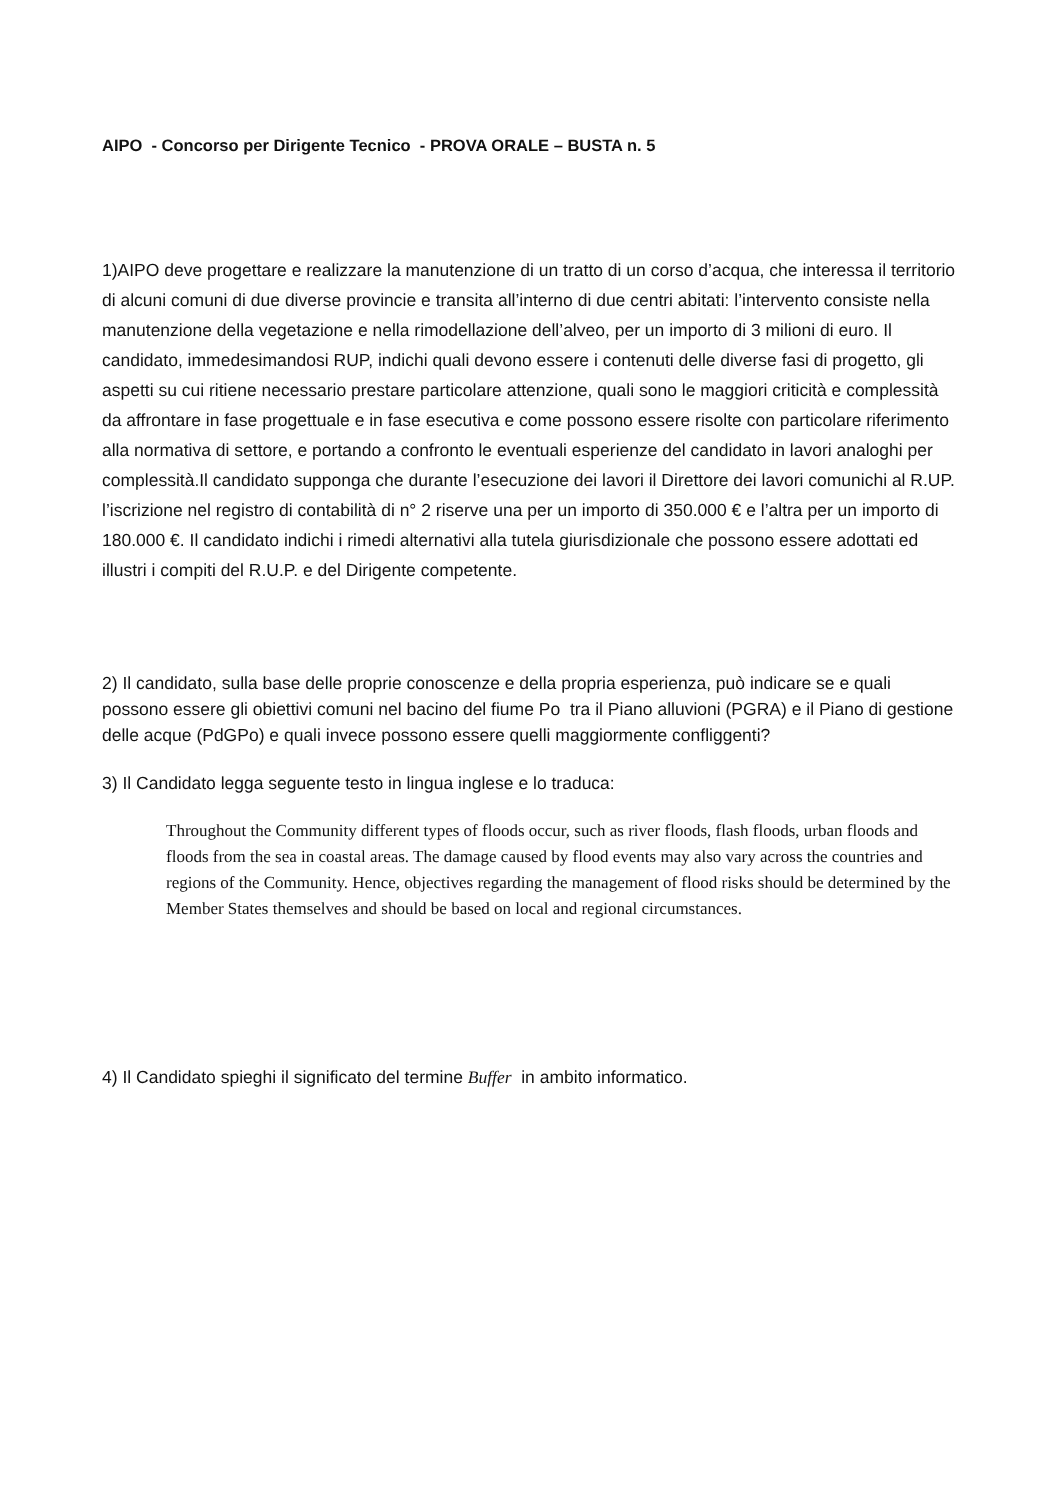AIPO - Concorso per Dirigente Tecnico - PROVA ORALE – BUSTA n. 5
1)AIPO deve progettare e realizzare la manutenzione di un tratto di un corso d’acqua, che interessa il territorio di alcuni comuni di due diverse provincie e transita all’interno di due centri abitati: l’intervento consiste nella manutenzione della vegetazione e nella rimodellazione dell’alveo, per un importo di 3 milioni di euro. Il candidato, immedesimandosi RUP, indichi quali devono essere i contenuti delle diverse fasi di progetto, gli aspetti su cui ritiene necessario prestare particolare attenzione, quali sono le maggiori criticità e complessità da affrontare in fase progettuale e in fase esecutiva e come possono essere risolte con particolare riferimento alla normativa di settore, e portando a confronto le eventuali esperienze del candidato in lavori analoghi per complessità.Il candidato supponga che durante l’esecuzione dei lavori il Direttore dei lavori comunichi al R.UP. l’iscrizione nel registro di contabilità di n° 2 riserve una per un importo di 350.000 € e l’altra per un importo di 180.000 €. Il candidato indichi i rimedi alternativi alla tutela giurisdizionale che possono essere adottati ed illustri i compiti del R.U.P. e del Dirigente competente.
2) Il candidato, sulla base delle proprie conoscenze e della propria esperienza, può indicare se e quali possono essere gli obiettivi comuni nel bacino del fiume Po tra il Piano alluvioni (PGRA) e il Piano di gestione delle acque (PdGPo) e quali invece possono essere quelli maggiormente confliggenti?
3) Il Candidato legga seguente testo in lingua inglese e lo traduca:
Throughout the Community different types of floods occur, such as river floods, flash floods, urban floods and floods from the sea in coastal areas. The damage caused by flood events may also vary across the countries and regions of the Community. Hence, objectives regarding the management of flood risks should be determined by the Member States themselves and should be based on local and regional circumstances.
4) Il Candidato spieghi il significato del termine Buffer in ambito informatico.